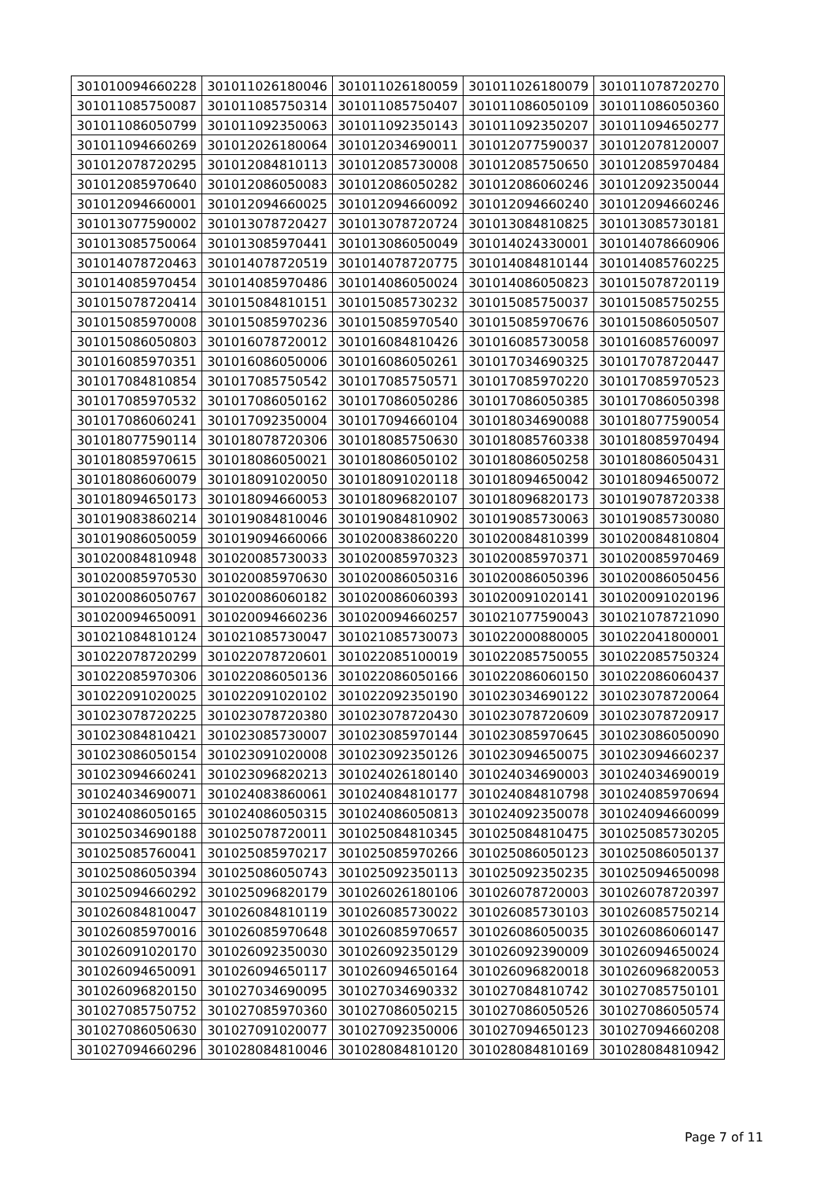| 301010094660228 | 301011026180046 | 301011026180059 | 301011026180079 | 301011078720270 |
| 301011085750087 | 301011085750314 | 301011085750407 | 301011086050109 | 301011086050360 |
| 301011086050799 | 301011092350063 | 301011092350143 | 301011092350207 | 301011094650277 |
| 301011094660269 | 301012026180064 | 301012034690011 | 301012077590037 | 301012078120007 |
| 301012078720295 | 301012084810113 | 301012085730008 | 301012085750650 | 301012085970484 |
| 301012085970640 | 301012086050083 | 301012086050282 | 301012086060246 | 301012092350044 |
| 301012094660001 | 301012094660025 | 301012094660092 | 301012094660240 | 301012094660246 |
| 301013077590002 | 301013078720427 | 301013078720724 | 301013084810825 | 301013085730181 |
| 301013085750064 | 301013085970441 | 301013086050049 | 301014024330001 | 301014078660906 |
| 301014078720463 | 301014078720519 | 301014078720775 | 301014084810144 | 301014085760225 |
| 301014085970454 | 301014085970486 | 301014086050024 | 301014086050823 | 301015078720119 |
| 301015078720414 | 301015084810151 | 301015085730232 | 301015085750037 | 301015085750255 |
| 301015085970008 | 301015085970236 | 301015085970540 | 301015085970676 | 301015086050507 |
| 301015086050803 | 301016078720012 | 301016084810426 | 301016085730058 | 301016085760097 |
| 301016085970351 | 301016086050006 | 301016086050261 | 301017034690325 | 301017078720447 |
| 301017084810854 | 301017085750542 | 301017085750571 | 301017085970220 | 301017085970523 |
| 301017085970532 | 301017086050162 | 301017086050286 | 301017086050385 | 301017086050398 |
| 301017086060241 | 301017092350004 | 301017094660104 | 301018034690088 | 301018077590054 |
| 301018077590114 | 301018078720306 | 301018085750630 | 301018085760338 | 301018085970494 |
| 301018085970615 | 301018086050021 | 301018086050102 | 301018086050258 | 301018086050431 |
| 301018086060079 | 301018091020050 | 301018091020118 | 301018094650042 | 301018094650072 |
| 301018094650173 | 301018094660053 | 301018096820107 | 301018096820173 | 301019078720338 |
| 301019083860214 | 301019084810046 | 301019084810902 | 301019085730063 | 301019085730080 |
| 301019086050059 | 301019094660066 | 301020083860220 | 301020084810399 | 301020084810804 |
| 301020084810948 | 301020085730033 | 301020085970323 | 301020085970371 | 301020085970469 |
| 301020085970530 | 301020085970630 | 301020086050316 | 301020086050396 | 301020086050456 |
| 301020086050767 | 301020086060182 | 301020086060393 | 301020091020141 | 301020091020196 |
| 301020094650091 | 301020094660236 | 301020094660257 | 301021077590043 | 301021078721090 |
| 301021084810124 | 301021085730047 | 301021085730073 | 301022000880005 | 301022041800001 |
| 301022078720299 | 301022078720601 | 301022085100019 | 301022085750055 | 301022085750324 |
| 301022085970306 | 301022086050136 | 301022086050166 | 301022086060150 | 301022086060437 |
| 301022091020025 | 301022091020102 | 301022092350190 | 301023034690122 | 301023078720064 |
| 301023078720225 | 301023078720380 | 301023078720430 | 301023078720609 | 301023078720917 |
| 301023084810421 | 301023085730007 | 301023085970144 | 301023085970645 | 301023086050090 |
| 301023086050154 | 301023091020008 | 301023092350126 | 301023094650075 | 301023094660237 |
| 301023094660241 | 301023096820213 | 301024026180140 | 301024034690003 | 301024034690019 |
| 301024034690071 | 301024083860061 | 301024084810177 | 301024084810798 | 301024085970694 |
| 301024086050165 | 301024086050315 | 301024086050813 | 301024092350078 | 301024094660099 |
| 301025034690188 | 301025078720011 | 301025084810345 | 301025084810475 | 301025085730205 |
| 301025085760041 | 301025085970217 | 301025085970266 | 301025086050123 | 301025086050137 |
| 301025086050394 | 301025086050743 | 301025092350113 | 301025092350235 | 301025094650098 |
| 301025094660292 | 301025096820179 | 301026026180106 | 301026078720003 | 301026078720397 |
| 301026084810047 | 301026084810119 | 301026085730022 | 301026085730103 | 301026085750214 |
| 301026085970016 | 301026085970648 | 301026085970657 | 301026086050035 | 301026086060147 |
| 301026091020170 | 301026092350030 | 301026092350129 | 301026092390009 | 301026094650024 |
| 301026094650091 | 301026094650117 | 301026094650164 | 301026096820018 | 301026096820053 |
| 301026096820150 | 301027034690095 | 301027034690332 | 301027084810742 | 301027085750101 |
| 301027085750752 | 301027085970360 | 301027086050215 | 301027086050526 | 301027086050574 |
| 301027086050630 | 301027091020077 | 301027092350006 | 301027094650123 | 301027094660208 |
| 301027094660296 | 301028084810046 | 301028084810120 | 301028084810169 | 301028084810942 |
Page 7 of 11